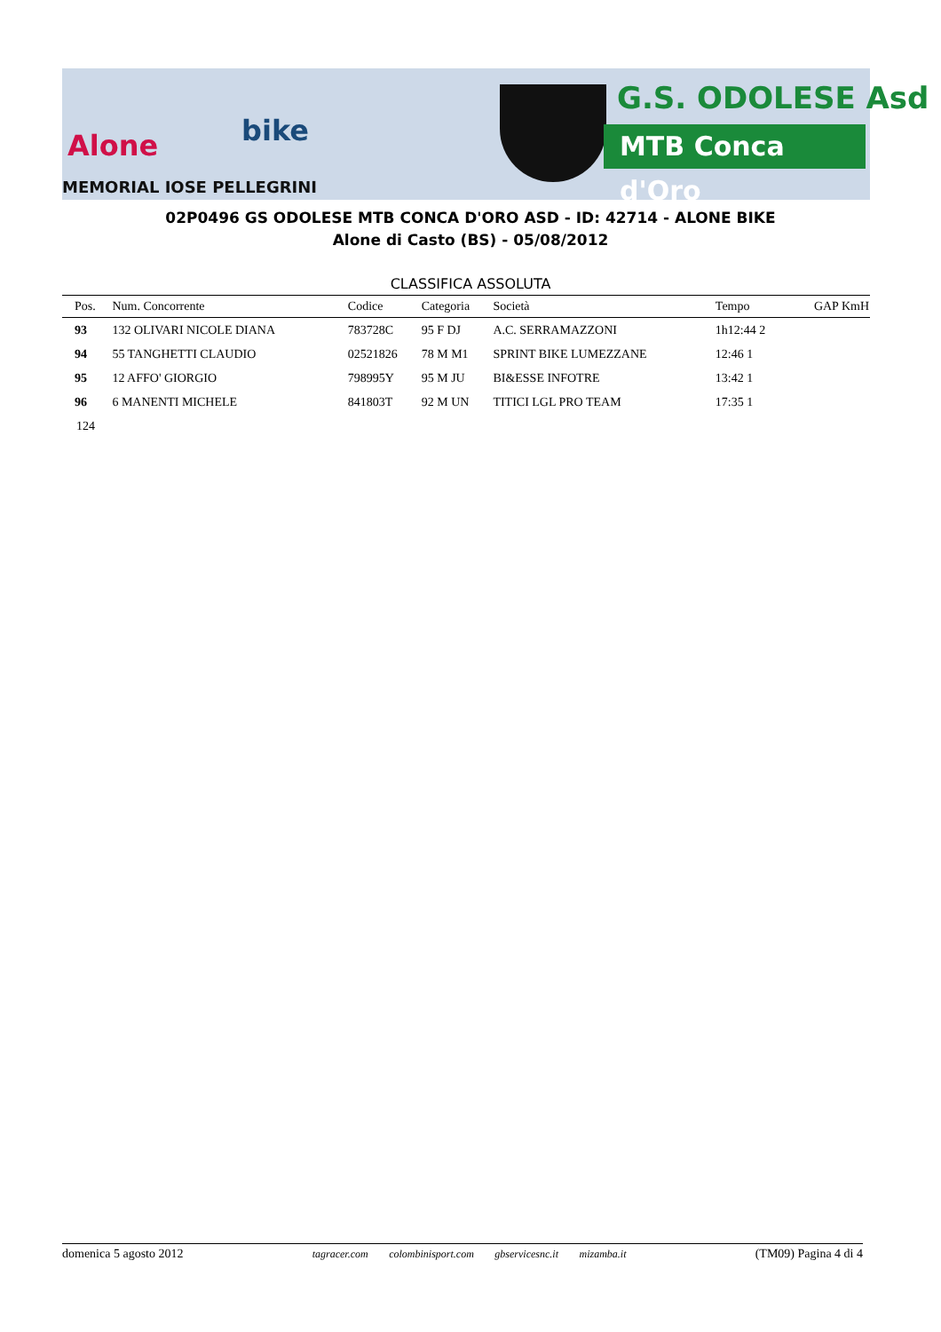Alone bike
MEMORIAL IOSE PELLEGRINI
G.S. ODOLESE Asd
MTB Conca d'Oro
02P0496 GS ODOLESE MTB CONCA D'ORO ASD - ID: 42714 - ALONE BIKE
Alone di Casto (BS) - 05/08/2012
CLASSIFICA ASSOLUTA
| Pos. | Num. Concorrente | Codice | Categoria | Società | Tempo | GAP KmH |
| --- | --- | --- | --- | --- | --- | --- |
| 93 | 132 OLIVARI NICOLE DIANA | 783728C | 95 F DJ | A.C. SERRAMAZZONI | 1h12:44 2 | |
| 94 | 55 TANGHETTI CLAUDIO | 02521826 | 78 M M1 | SPRINT BIKE LUMEZZANE | 12:46 1 | |
| 95 | 12 AFFO' GIORGIO | 798995Y | 95 M JU | BI&ESSE INFOTRE | 13:42 1 | |
| 96 | 6 MANENTI MICHELE | 841803T | 92 M UN | TITICI LGL PRO TEAM | 17:35 1 | |
| 124 | | | | | | |
domenica 5 agosto 2012 tagracer.com colombinisport.com gbservicesnc.it mizamba.it (TM09) Pagina 4 di 4